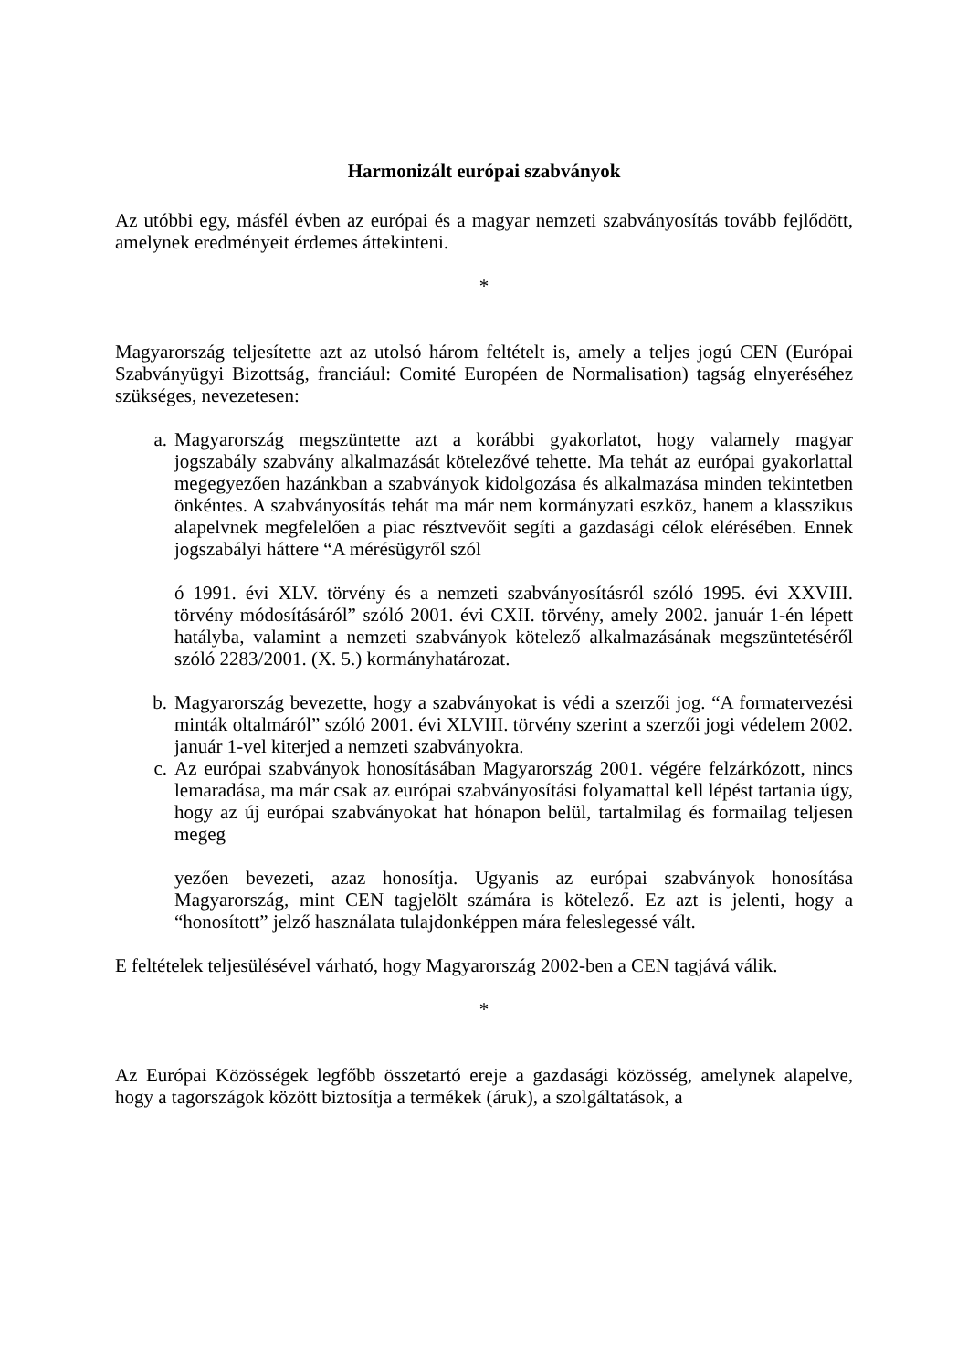Harmonizált európai szabványok
Az utóbbi egy, másfél évben az európai és a magyar nemzeti szabványosítás tovább fejlődött, amelynek eredményeit érdemes áttekinteni.
*
Magyarország teljesítette azt az utolsó három feltételt is, amely a teljes jogú CEN (Európai Szabványügyi Bizottság, franciául: Comité Européen de Normalisation) tagság elnyeréséhez szükséges, nevezetesen:
a. Magyarország megszüntette azt a korábbi gyakorlatot, hogy valamely magyar jogszabály szabvány alkalmazását kötelezővé tehette. Ma tehát az európai gyakorlattal megegyezően hazánkban a szabványok kidolgozása és alkalmazása minden tekintetben önkéntes. A szabványosítás tehát ma már nem kormányzati eszköz, hanem a klasszikus alapelvnek megfelelően a piac résztvevőit segíti a gazdasági célok elérésében. Ennek jogszabályi háttere “A mérésügyről szól
ó 1991. évi XLV. törvény és a nemzeti szabványosításról szóló 1995. évi XXVIII. törvény módosításáról” szóló 2001. évi CXII. törvény, amely 2002. január 1-én lépett hatályba, valamint a nemzeti szabványok kötelező alkalmazásának megszüntetéséről szóló 2283/2001. (X. 5.) kormányhatározat.
b. Magyarország bevezette, hogy a szabványokat is védi a szerzői jog. “A formatervezési minták oltalmáról” szóló 2001. évi XLVIII. törvény szerint a szerzői jogi védelem 2002. január 1-vel kiterjed a nemzeti szabványokra.
c. Az európai szabványok honosításában Magyarország 2001. végére felzárkózott, nincs lemaradása, ma már csak az európai szabványosítási folyamattal kell lépést tartania úgy, hogy az új európai szabványokat hat hónapon belül, tartalmilag és formailag teljesen megeg
yezően bevezeti, azaz honosítja. Ugyanis az európai szabványok honosítása Magyarország, mint CEN tagjelölt számára is kötelező. Ez azt is jelenti, hogy a “honosított” jelző használata tulajdonképpen mára feleslegessé vált.
E feltételek teljesülésével várható, hogy Magyarország 2002-ben a CEN tagjává válik.
*
Az Európai Közösségek legfőbb összetartó ereje a gazdasági közösség, amelynek alapelve, hogy a tagországok között biztosítja a termékek (áruk), a szolgáltatások, a